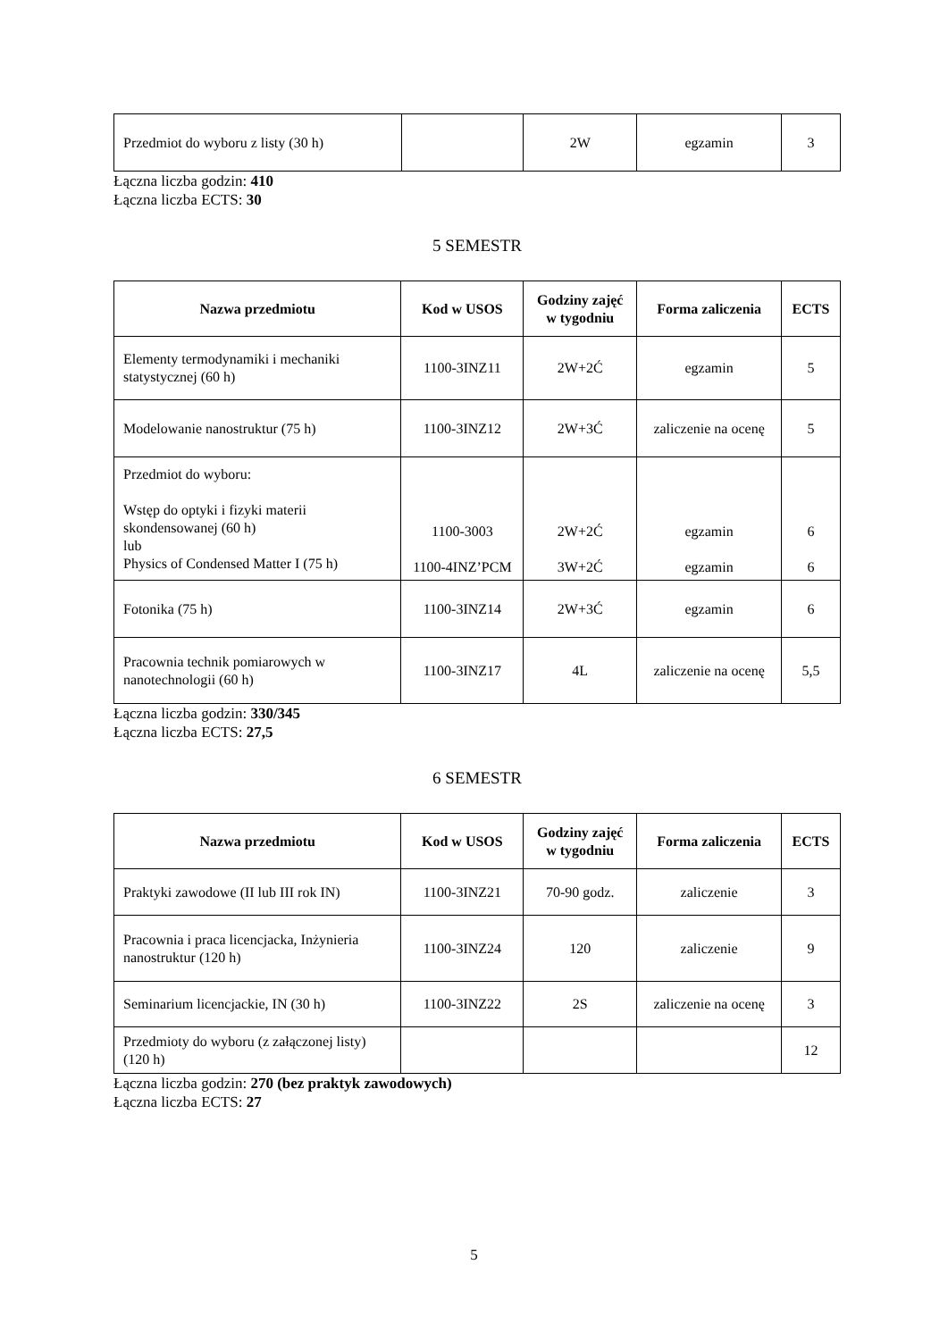| Przedmiot do wyboru z listy (30 h) | | 2W | egzamin | 3 |
Łączna liczba godzin: 410
Łączna liczba ECTS: 30
5 SEMESTR
| Nazwa przedmiotu | Kod w USOS | Godziny zajęć w tygodniu | Forma zaliczenia | ECTS |
| --- | --- | --- | --- | --- |
| Elementy termodynamiki i mechaniki statystycznej (60 h) | 1100-3INZ11 | 2W+2Ć | egzamin | 5 |
| Modelowanie nanostruktur (75 h) | 1100-3INZ12 | 2W+3Ć | zaliczenie na ocenę | 5 |
| Przedmiot do wyboru: Wstęp do optyki i fizyki materii skondensowanej (60 h) lub Physics of Condensed Matter I (75 h) | 1100-3003 1100-4INZ’PCM | 2W+2Ć 3W+2Ć | egzamin egzamin | 6 6 |
| Fotonika (75 h) | 1100-3INZ14 | 2W+3Ć | egzamin | 6 |
| Pracownia technik pomiarowych w nanotechnologii (60 h) | 1100-3INZ17 | 4L | zaliczenie na ocenę | 5,5 |
Łączna liczba godzin: 330/345
Łączna liczba ECTS: 27,5
6 SEMESTR
| Nazwa przedmiotu | Kod w USOS | Godziny zajęć w tygodniu | Forma zaliczenia | ECTS |
| --- | --- | --- | --- | --- |
| Praktyki zawodowe (II lub III rok IN) | 1100-3INZ21 | 70-90 godz. | zaliczenie | 3 |
| Pracownia i praca licencjacka, Inżynieria nanostruktur (120 h) | 1100-3INZ24 | 120 | zaliczenie | 9 |
| Seminarium licencjackie, IN (30 h) | 1100-3INZ22 | 2S | zaliczenie na ocenę | 3 |
| Przedmioty do wyboru (z załączonej listy) (120 h) | | | | 12 |
Łączna liczba godzin: 270 (bez praktyk zawodowych)
Łączna liczba ECTS: 27
5